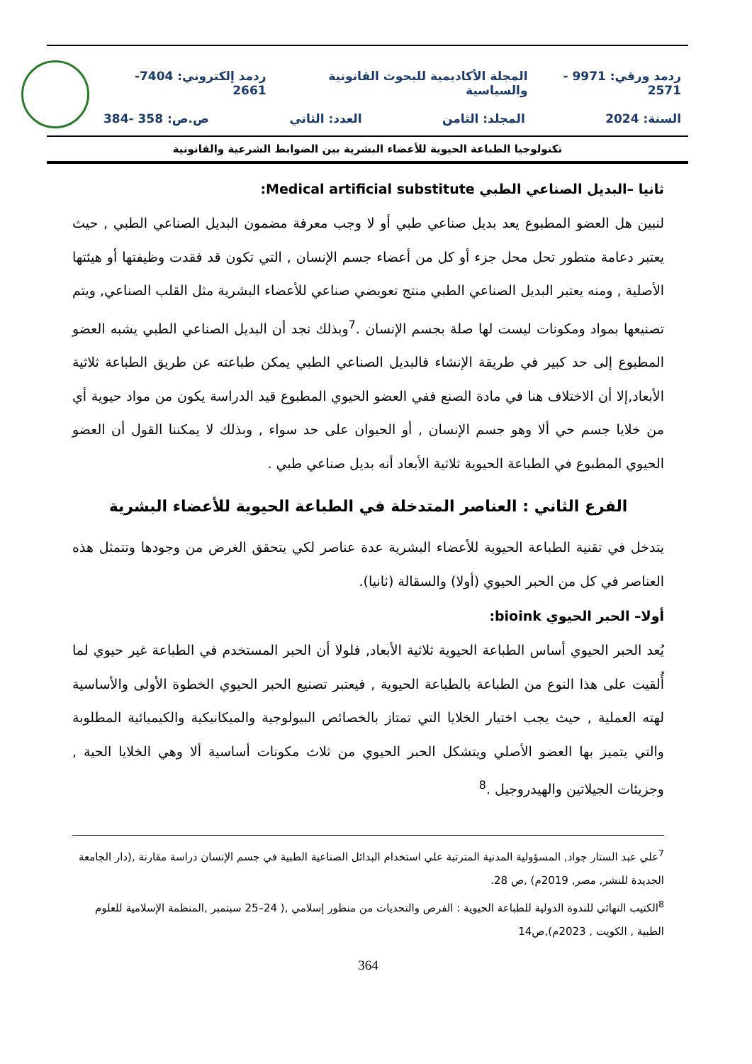ردمد ورقي: 9971 - 2571 المجلة الأكاديمية للبحوث القانونية والسياسية ردمد إلكتروني: 7404-2661
السنة: 2024 المجلد: الثامن العدد: الثاني ص.ص: 358 -384
تكنولوجيا الطباعة الحيوية للأعضاء البشرية بين الضوابط الشرعية والقانونية
ثانيا –البديل الصناعي الطبي Medical artificial substitute:
لنبين هل العضو المطبوع يعد بديل صناعي طبي أو لا وجب معرفة مضمون البديل الصناعي الطبي , حيث يعتبر دعامة متطور تحل محل جزء أو كل من أعضاء جسم الإنسان , التي تكون قد فقدت وظيفتها أو هيئتها الأصلية , ومنه يعتبر البديل الصناعي الطبي منتج تعويضي صناعي للأعضاء البشرية مثل القلب الصناعي, ويتم تصنيعها بمواد ومكونات ليست لها صلة بجسم الإنسان .<sup>7</sup>وبذلك نجد أن البديل الصناعي الطبي يشبه العضو المطبوع إلى حد كبير في طريقة الإنشاء فالبديل الصناعي الطبي يمكن طباعته عن طريق الطباعة ثلاثية الأبعاد,إلا أن الاختلاف هنا في مادة الصنع ففي العضو الحيوي المطبوع قيد الدراسة يكون من مواد حيوية أي من خلايا جسم حي ألا وهو جسم الإنسان , أو الحيوان على حد سواء , وبذلك لا يمكننا القول أن العضو الحيوي المطبوع في الطباعة الحيوية ثلاثية الأبعاد أنه بديل صناعي طبي .
الفرع الثاني : العناصر المتدخلة في الطباعة الحيوية للأعضاء البشرية
يتدخل في تقنية الطباعة الحيوية للأعضاء البشرية عدة عناصر لكي يتحقق الغرض من وجودها وتتمثل هذه العناصر في كل من الحبر الحيوي (أولا) والسقالة (ثانيا).
أولا– الحبر الحيوي bioink:
يُعد الحبر الحيوي أساس الطباعة الحيوية ثلاثية الأبعاد, فلولا أن الحبر المستخدم في الطباعة غير حيوي لما أُلقيت على هذا النوع من الطباعة بالطباعة الحيوية , فيعتبر تصنيع الحبر الحيوي الخطوة الأولى والأساسية لهته العملية , حيث يجب اختيار الخلايا التي تمتاز بالخصائص البيولوجية والميكانيكية والكيميائية المطلوبة والتي يتميز بها العضو الأصلي ويتشكل الحبر الحيوي من ثلاث مكونات أساسية ألا وهي الخلايا الحية , وجزيئات الجيلاتين والهيدروجيل .<sup>8</sup>
<sup>7</sup> علي عبد الستار جواد, المسؤولية المدنية المترتبة علي استخدام البدائل الصناعية الطبية في جسم الإنسان دراسة مقارنة ,(دار الجامعة الجديدة للنشر, مصر, 2019م) ,ص 28.
<sup>8</sup> الكتيب النهائي للندوة الدولية للطباعة الحيوية : الفرص والتحديات من منظور إسلامي ,( 24–25 سبتمبر ,المنظمة الإسلامية للعلوم الطبية , الكويت , 2023م),ص14
364